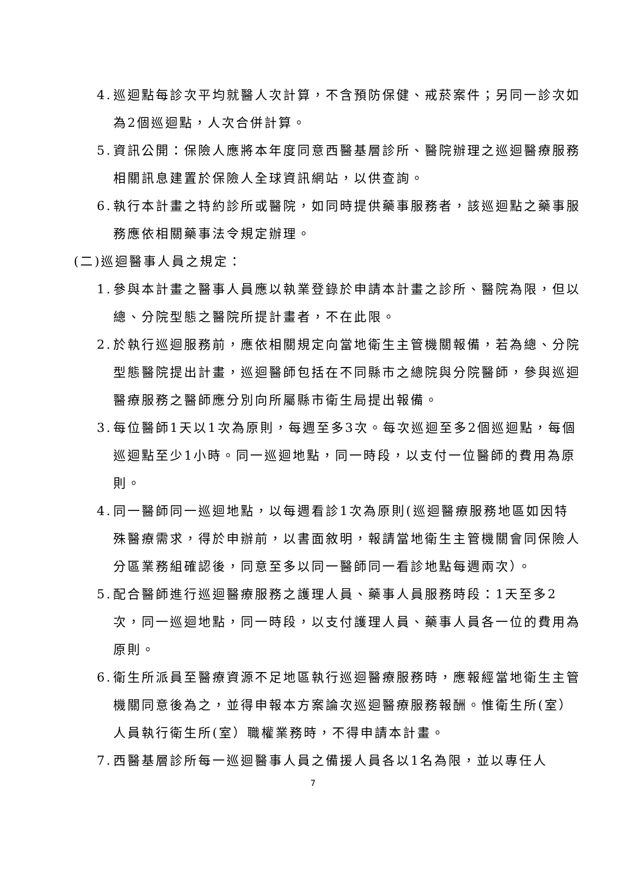4. 巡迴點每診次平均就醫人次計算，不含預防保健、戒菸案件；另同一診次如為2個巡迴點，人次合併計算。
5. 資訊公開：保險人應將本年度同意西醫基層診所、醫院辦理之巡迴醫療服務相關訊息建置於保險人全球資訊網站，以供查詢。
6. 執行本計畫之特約診所或醫院，如同時提供藥事服務者，該巡迴點之藥事服務應依相關藥事法令規定辦理。
(二)巡迴醫事人員之規定：
1. 參與本計畫之醫事人員應以執業登錄於申請本計畫之診所、醫院為限，但以總、分院型態之醫院所提計畫者，不在此限。
2. 於執行巡迴服務前，應依相關規定向當地衛生主管機關報備，若為總、分院型態醫院提出計畫，巡迴醫師包括在不同縣市之總院與分院醫師，參與巡迴醫療服務之醫師應分別向所屬縣市衛生局提出報備。
3. 每位醫師1天以1次為原則，每週至多3次。每次巡迴至多2個巡迴點，每個巡迴點至少1小時。同一巡迴地點，同一時段，以支付一位醫師的費用為原則。
4. 同一醫師同一巡迴地點，以每週看診1次為原則(巡迴醫療服務地區如因特殊醫療需求，得於申辦前，以書面敘明，報請當地衛生主管機關會同保險人分區業務組確認後，同意至多以同一醫師同一看診地點每週兩次）。
5. 配合醫師進行巡迴醫療服務之護理人員、藥事人員服務時段：1天至多2次，同一巡迴地點，同一時段，以支付護理人員、藥事人員各一位的費用為原則。
6. 衛生所派員至醫療資源不足地區執行巡迴醫療服務時，應報經當地衛生主管機關同意後為之，並得申報本方案論次巡迴醫療服務報酬。惟衛生所(室）人員執行衛生所(室）職權業務時，不得申請本計畫。
7. 西醫基層診所每一巡迴醫事人員之備援人員各以1名為限，並以專任人
7